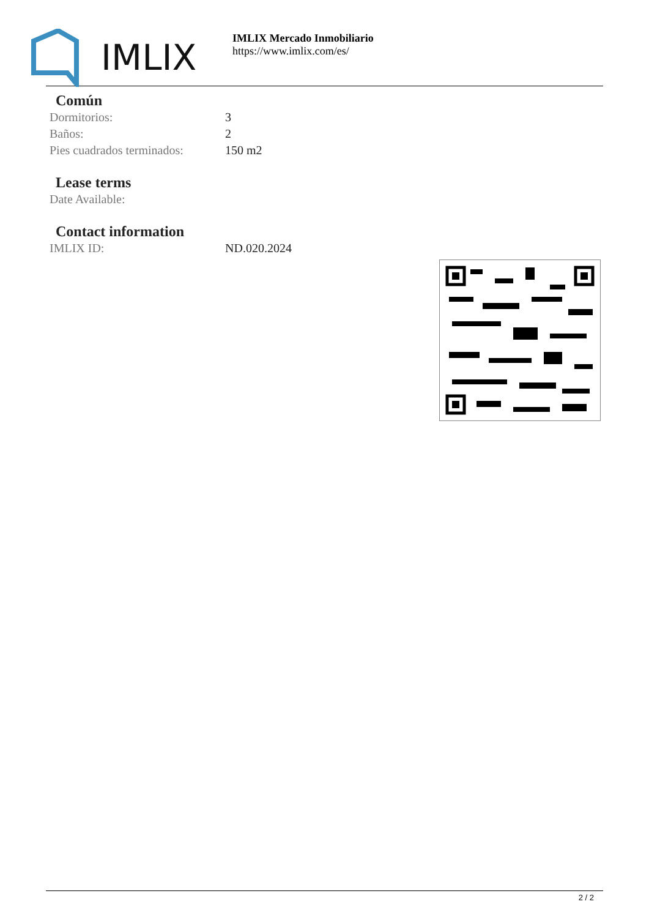IMLIX
IMLIX Mercado Inmobiliario
https://www.imlix.com/es/
Común
| Dormitorios: | 3 |
| Baños: | 2 |
| Pies cuadrados terminados: | 150 m2 |
Lease terms
| Date Available: | |
Contact information
| IMLIX ID: | ND.020.2024 |
2 / 2